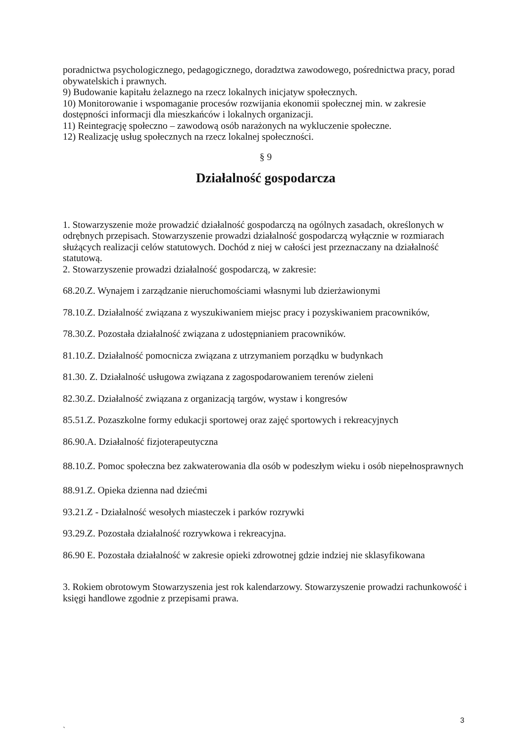poradnictwa psychologicznego, pedagogicznego, doradztwa zawodowego, pośrednictwa pracy, porad obywatelskich i prawnych.
9) Budowanie kapitału żelaznego na rzecz lokalnych inicjatyw społecznych.
10) Monitorowanie i wspomaganie procesów rozwijania ekonomii społecznej min. w zakresie dostępności informacji dla mieszkańców i lokalnych organizacji.
11) Reintegrację społeczno – zawodową osób narażonych na wykluczenie społeczne.
12) Realizację usług społecznych na rzecz lokalnej społeczności.
§ 9
Działalność gospodarcza
1. Stowarzyszenie może prowadzić działalność gospodarczą na ogólnych zasadach, określonych w odrębnych przepisach. Stowarzyszenie prowadzi działalność gospodarczą wyłącznie w rozmiarach służących realizacji celów statutowych. Dochód z niej w całości jest przeznaczany na działalność statutową.
2. Stowarzyszenie prowadzi działalność gospodarczą, w zakresie:
68.20.Z. Wynajem i zarządzanie nieruchomościami własnymi lub dzierżawionymi
78.10.Z. Działalność związana z wyszukiwaniem miejsc pracy i pozyskiwaniem pracowników,
78.30.Z. Pozostała działalność związana z udostępnianiem pracowników.
81.10.Z. Działalność pomocnicza związana z utrzymaniem porządku w budynkach
81.30. Z. Działalność usługowa związana z zagospodarowaniem terenów zieleni
82.30.Z. Działalność związana z organizacją targów, wystaw i kongresów
85.51.Z. Pozaszkolne formy edukacji sportowej oraz zajęć sportowych i rekreacyjnych
86.90.A. Działalność fizjoterapeutyczna
88.10.Z. Pomoc społeczna bez zakwaterowania dla osób w podeszłym wieku i osób niepełnosprawnych
88.91.Z. Opieka dzienna nad dziećmi
93.21.Z - Działalność wesołych miasteczek i parków rozrywki
93.29.Z. Pozostała działalność rozrywkowa i rekreacyjna.
86.90 E. Pozostała działalność w zakresie opieki zdrowotnej gdzie indziej nie sklasyfikowana
3. Rokiem obrotowym Stowarzyszenia jest rok kalendarzowy. Stowarzyszenie prowadzi rachunkowość i księgi handlowe zgodnie z przepisami prawa.
3
`